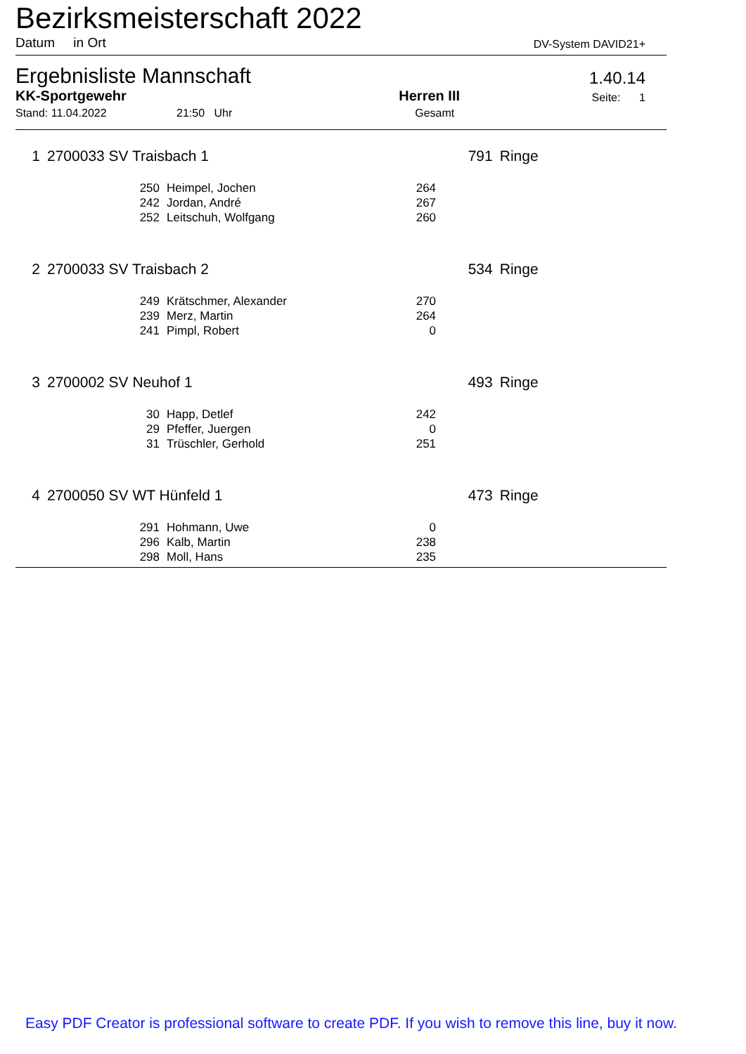Bezirksmeisterschaft 2022
Datum in Ort
DV-System DAVID21+
Ergebnisliste Mannschaft
1.40.14
KK-Sportgewehr
Herren III
Seite: 1
Stand: 11.04.2022 21:50 Uhr Gesamt
| 1 | 2700033 SV Traisbach 1 | | | 791 | Ringe |
| | 250 | Heimpel, Jochen | 264 | | |
| | 242 | Jordan, André | 267 | | |
| | 252 | Leitschuh, Wolfgang | 260 | | |
| 2 | 2700033 SV Traisbach 2 | | | 534 | Ringe |
| | 249 | Krätschmer, Alexander | 270 | | |
| | 239 | Merz, Martin | 264 | | |
| | 241 | Pimpl, Robert | 0 | | |
| 3 | 2700002 SV Neuhof 1 | | | 493 | Ringe |
| | 30 | Happ, Detlef | 242 | | |
| | 29 | Pfeffer, Juergen | 0 | | |
| | 31 | Trüschler, Gerhold | 251 | | |
| 4 | 2700050 SV WT Hünfeld 1 | | | 473 | Ringe |
| | 291 | Hohmann, Uwe | 0 | | |
| | 296 | Kalb, Martin | 238 | | |
| | 298 | Moll, Hans | 235 | | |
Easy PDF Creator is professional software to create PDF. If you wish to remove this line, buy it now.